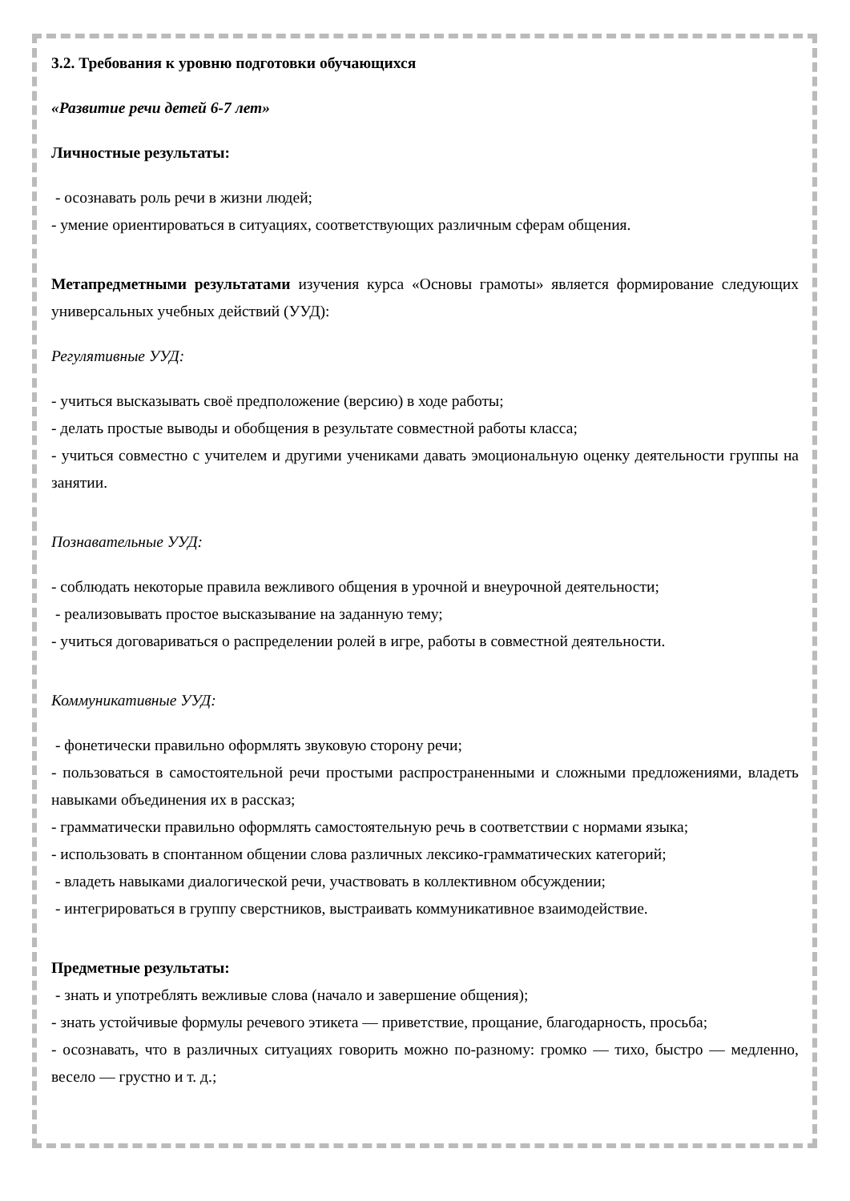3.2. Требования к уровню подготовки обучающихся
«Развитие речи детей 6-7 лет»
Личностные результаты:
- осознавать роль речи в жизни людей;
- умение ориентироваться в ситуациях, соответствующих различным сферам общения.
Метапредметными результатами изучения курса «Основы грамоты» является формирование следующих универсальных учебных действий (УУД):
Регулятивные УУД:
- учиться высказывать своё предположение (версию) в ходе работы;
- делать простые выводы и обобщения в результате совместной работы класса;
- учиться совместно с учителем и другими учениками давать эмоциональную оценку деятельности группы на занятии.
Познавательные УУД:
- соблюдать некоторые правила вежливого общения в урочной и внеурочной деятельности;
- реализовывать простое высказывание на заданную тему;
- учиться договариваться о распределении ролей в игре, работы в совместной деятельности.
Коммуникативные УУД:
- фонетически правильно оформлять звуковую сторону речи;
- пользоваться в самостоятельной речи простыми распространенными и сложными предложениями, владеть навыками объединения их в рассказ;
- грамматически правильно оформлять самостоятельную речь в соответствии с нормами языка;
- использовать в спонтанном общении слова различных лексико-грамматических категорий;
- владеть навыками диалогической речи, участвовать в коллективном обсуждении;
- интегрироваться в группу сверстников, выстраивать коммуникативное взаимодействие.
Предметные результаты:
- знать и употреблять вежливые слова (начало и завершение общения);
- знать устойчивые формулы речевого этикета — приветствие, прощание, благодарность, просьба;
- осознавать, что в различных ситуациях говорить можно по-разному: громко — тихо, быстро — медленно, весело — грустно и т. д.;